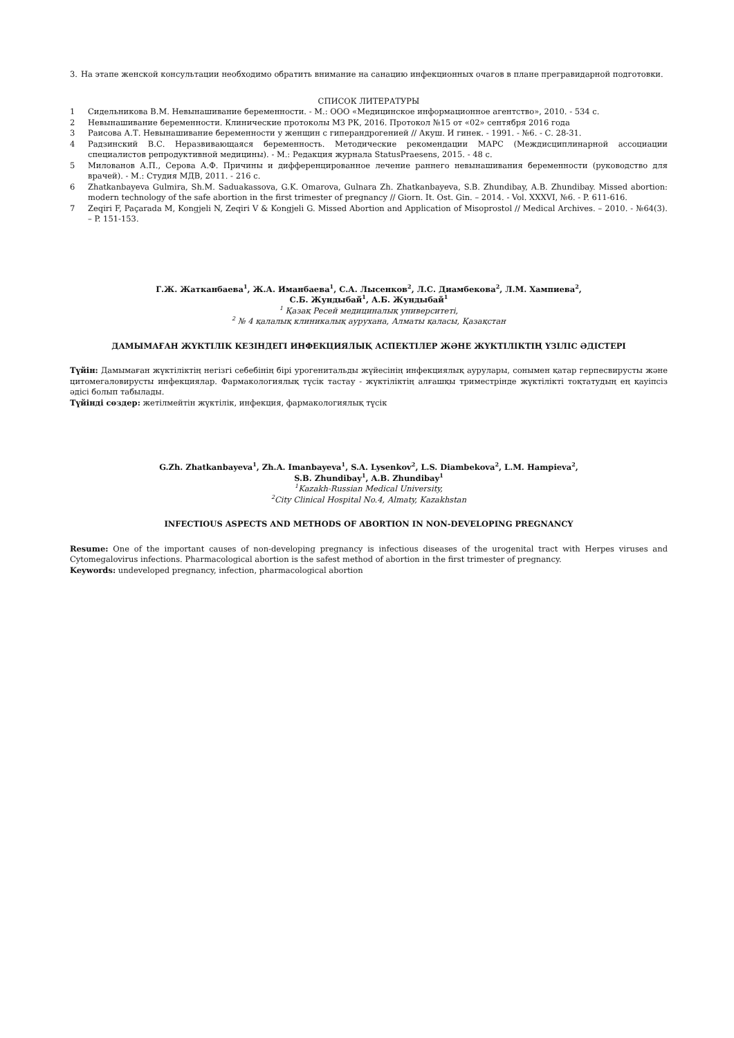3. На этапе женской консультации необходимо обратить внимание на санацию инфекционных очагов в плане прегравидарной подготовки.
СПИСОК ЛИТЕРАТУРЫ
1 Сидельникова В.М. Невынашивание беременности. - М.: ООО «Медицинское информационное агентство», 2010. - 534 с.
2 Невынашивание беременности. Клинические протоколы МЗ РК, 2016. Протокол №15 от «02» сентября 2016 года
3 Раисова А.Т. Невынашивание беременности у женщин с гиперандрогенией // Акуш. И гинек. - 1991. - №6. - С. 28-31.
4 Радзинский В.С. Неразвивающаяся беременность. Методические рекомендации МАРС (Междисциплинарной ассоциации специалистов репродуктивной медицины). - М.: Редакция журнала StatusPraesens, 2015. - 48 с.
5 Милованов А.П., Серова А.Ф. Причины и дифференцированное лечение раннего невынашивания беременности (руководство для врачей). - М.: Студия МДВ, 2011. - 216 с.
6 Zhatkanbayeva Gulmira, Sh.M. Saduakassova, G.K. Omarova, Gulnara Zh. Zhatkanbayeva, S.B. Zhundibay, A.B. Zhundibay. Missed abortion: modern technology of the safe abortion in the first trimester of pregnancy // Giorn. It. Ost. Gin. – 2014. - Vol. XXXVI, №6. - P. 611-616.
7 Zeqiri F, Paçarada M, Kongjeli N, Zeqiri V & Kongjeli G. Missed Abortion and Application of Misoprostol // Medical Archives. – 2010. - №64(3). – P. 151-153.
Г.Ж. Жатканбаева<sup>1</sup>, Ж.А. Иманбаева<sup>1</sup>, С.А. Лысенков<sup>2</sup>, Л.С. Диамбекова<sup>2</sup>, Л.М. Хампиева<sup>2</sup>,
С.Б. Жундыбай<sup>1</sup>, А.Б. Жундыбай<sup>1</sup>
<sup>1</sup> Қазақ Ресей медициналық университеті,
<sup>2</sup> № 4 қалалық клиникалық аурухана, Алматы қаласы, Қазақстан
ДАМЫМАҒАН ЖҮКТІЛІК КЕЗІНДЕГІ ИНФЕКЦИЯЛЫҚ АСПЕКТІЛЕР ЖӘНЕ ЖҮКТІЛІКТІҢ ҮЗІЛІС ӘДІСТЕРІ
Түйін: Дамымаған жүктіліктің негізгі себебінің бірі урогенитальды жүйесінің инфекциялық аурулары, сонымен қатар герпесвирусты және цитомегаловирусты инфекциялар. Фармакологиялық түсік тастау - жүктіліктің алғашқы триместрінде жүктілікті тоқтатудың ең қауіпсіз әдісі болып табылады.
Түйінді сөздер: жетілмейтін жүктілік, инфекция, фармакологиялық түсік
G.Zh. Zhatkanbayeva<sup>1</sup>, Zh.A. Imanbayeva<sup>1</sup>, S.A. Lysenkov<sup>2</sup>, L.S. Diambekova<sup>2</sup>, L.M. Hampieva<sup>2</sup>,
S.B. Zhundibay<sup>1</sup>, A.B. Zhundibay<sup>1</sup>
<sup>1</sup> Kazakh-Russian Medical University,
<sup>2</sup> City Clinical Hospital No.4, Almaty, Kazakhstan
INFECTIOUS ASPECTS AND METHODS OF ABORTION IN NON-DEVELOPING PREGNANCY
Resume: One of the important causes of non-developing pregnancy is infectious diseases of the urogenital tract with Herpes viruses and Cytomegalovirus infections. Pharmacological abortion is the safest method of abortion in the first trimester of pregnancy.
Keywords: undeveloped pregnancy, infection, pharmacological abortion